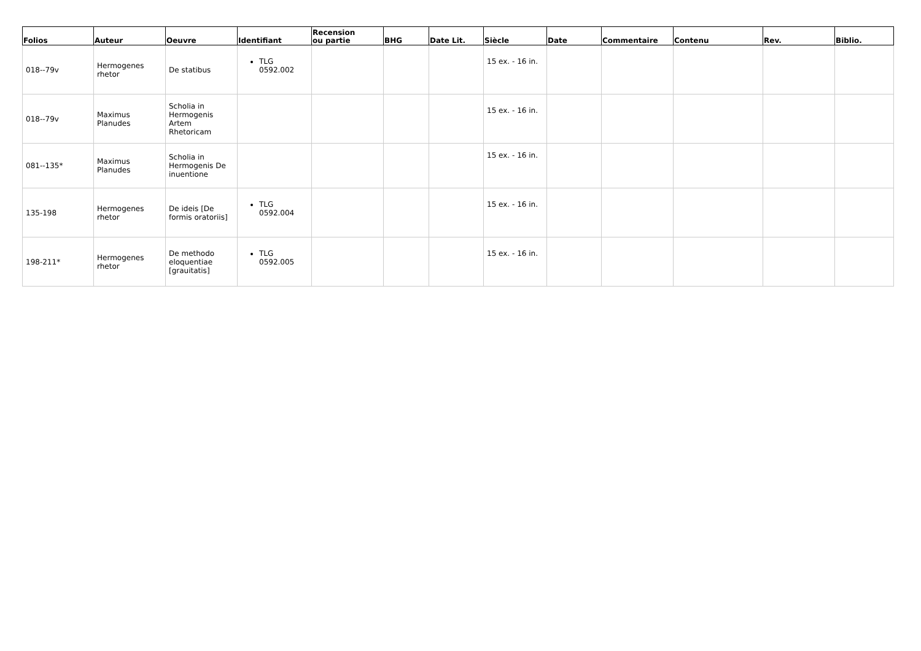| Folios | Auteur | Oeuvre | Identifiant | Recension ou partie | BHG | Date Lit. | Siècle | Date | Commentaire | Contenu | Rev. | Biblio. |
| --- | --- | --- | --- | --- | --- | --- | --- | --- | --- | --- | --- | --- |
| 018--79v | Hermogenes rhetor | De statibus | TLG 0592.002 | | | | 15 ex. - 16 in. | | | | | |
| 018--79v | Maximus Planudes | Scholia in Hermogenis Artem Rhetoricam | | | | | 15 ex. - 16 in. | | | | | |
| 081--135* | Maximus Planudes | Scholia in Hermogenis De inuentione | | | | | 15 ex. - 16 in. | | | | | |
| 135-198 | Hermogenes rhetor | De ideis [De formis oratoriis] | TLG 0592.004 | | | | 15 ex. - 16 in. | | | | | |
| 198-211* | Hermogenes rhetor | De methodo eloquentiae [grauitatis] | TLG 0592.005 | | | | 15 ex. - 16 in. | | | | | |